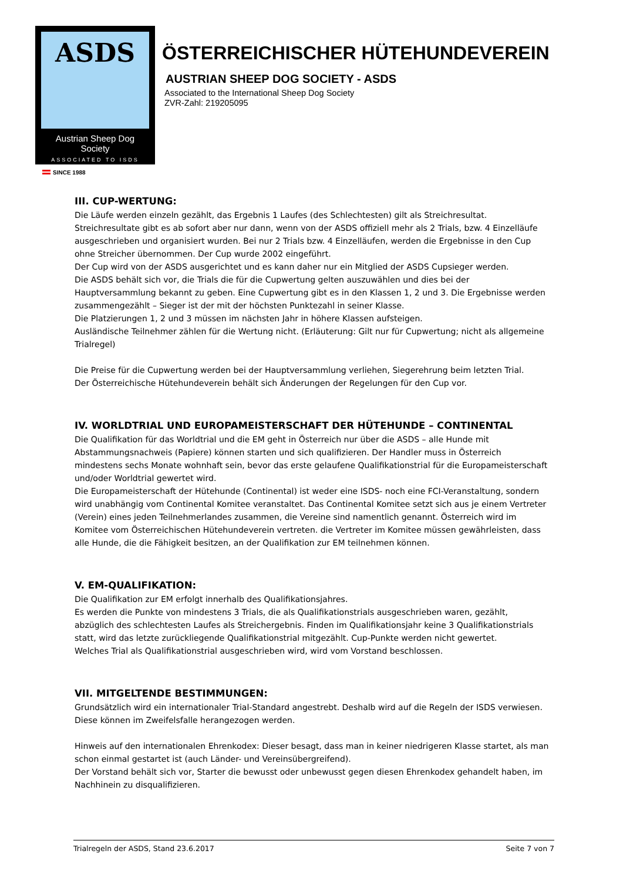ASDS
Austrian Sheep Dog Society
ASSOCIATED TO ISDS
ÖSTERREICHISCHER HÜTEHUNDEVEREIN
AUSTRIAN SHEEP DOG SOCIETY - ASDS
Associated to the International Sheep Dog Society
ZVR-Zahl: 219205095
SINCE 1988
III. CUP-WERTUNG:
Die Läufe werden einzeln gezählt, das Ergebnis 1 Laufes (des Schlechtesten) gilt als Streichresultat. Streichresultate gibt es ab sofort aber nur dann, wenn von der ASDS offiziell mehr als 2 Trials, bzw. 4 Einzelläufe ausgeschrieben und organisiert wurden. Bei nur 2 Trials bzw. 4 Einzelläufen, werden die Ergebnisse in den Cup ohne Streicher übernommen. Der Cup wurde 2002 eingeführt.
Der Cup wird von der ASDS ausgerichtet und es kann daher nur ein Mitglied der ASDS Cupsieger werden.
Die ASDS behält sich vor, die Trials die für die Cupwertung gelten auszuwählen und dies bei der Hauptversammlung bekannt zu geben. Eine Cupwertung gibt es in den Klassen 1, 2 und 3. Die Ergebnisse werden zusammengezählt – Sieger ist der mit der höchsten Punktezahl in seiner Klasse.
Die Platzierungen 1, 2 und 3 müssen im nächsten Jahr in höhere Klassen aufsteigen.
Ausländische Teilnehmer zählen für die Wertung nicht. (Erläuterung: Gilt nur für Cupwertung; nicht als allgemeine Trialregel)
Die Preise für die Cupwertung werden bei der Hauptversammlung verliehen, Siegerehrung beim letzten Trial.
Der Österreichische Hütehundeverein behält sich Änderungen der Regelungen für den Cup vor.
IV. WORLDTRIAL UND EUROPAMEISTERSCHAFT DER HÜTEHUNDE – CONTINENTAL
Die Qualifikation für das Worldtrial und die EM geht in Österreich nur über die ASDS – alle Hunde mit Abstammungsnachweis (Papiere) können starten und sich qualifizieren. Der Handler muss in Österreich mindestens sechs Monate wohnhaft sein, bevor das erste gelaufene Qualifikationstrial für die Europameisterschaft und/oder Worldtrial gewertet wird.
Die Europameisterschaft der Hütehunde (Continental) ist weder eine ISDS- noch eine FCI-Veranstaltung, sondern wird unabhängig vom Continental Komitee veranstaltet. Das Continental Komitee setzt sich aus je einem Vertreter (Verein) eines jeden Teilnehmerlandes zusammen, die Vereine sind namentlich genannt. Österreich wird im Komitee vom Österreichischen Hütehundeverein vertreten. die Vertreter im Komitee müssen gewährleisten, dass alle Hunde, die die Fähigkeit besitzen, an der Qualifikation zur EM teilnehmen können.
V. EM-QUALIFIKATION:
Die Qualifikation zur EM erfolgt innerhalb des Qualifikationsjahres.
Es werden die Punkte von mindestens 3 Trials, die als Qualifikationstrials ausgeschrieben waren, gezählt, abzüglich des schlechtesten Laufes als Streichergebnis. Finden im Qualifikationsjahr keine 3 Qualifikationstrials statt, wird das letzte zurückliegende Qualifikationstrial mitgezählt. Cup-Punkte werden nicht gewertet.
Welches Trial als Qualifikationstrial ausgeschrieben wird, wird vom Vorstand beschlossen.
VII. MITGELTENDE BESTIMMUNGEN:
Grundsätzlich wird ein internationaler Trial-Standard angestrebt. Deshalb wird auf die Regeln der ISDS verwiesen. Diese können im Zweifelsfalle herangezogen werden.
Hinweis auf den internationalen Ehrenkodex: Dieser besagt, dass man in keiner niedrigeren Klasse startet, als man schon einmal gestartet ist (auch Länder- und Vereinsübergreifend).
Der Vorstand behält sich vor, Starter die bewusst oder unbewusst gegen diesen Ehrenkodex gehandelt haben, im Nachhinein zu disqualifizieren.
Trialregeln der ASDS, Stand 23.6.2017 Seite 7 von 7